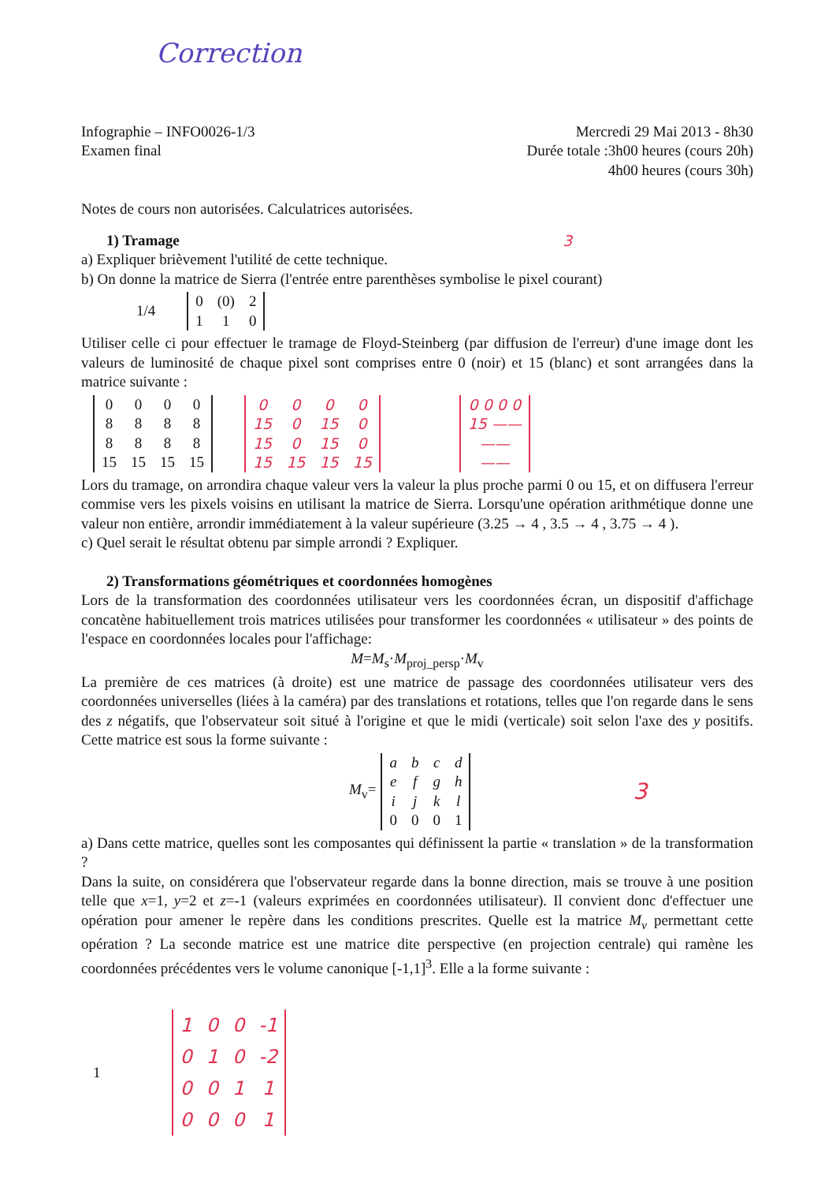Correction
Infographie – INFO0026-1/3
Examen final
Mercredi 29 Mai 2013 - 8h30
Durée totale :3h00 heures (cours 20h)
4h00 heures (cours 30h)
Notes de cours non autorisées. Calculatrices autorisées.
1) Tramage 3
a) Expliquer brièvement l'utilité de cette technique.
b) On donne la matrice de Sierra (l'entrée entre parenthèses symbolise le pixel courant)
1/4
| 0 | (0) | 2 |
| 1 | 1 | 0 |
Utiliser celle ci pour effectuer le tramage de Floyd-Steinberg (par diffusion de l'erreur) d'une image dont les valeurs de luminosité de chaque pixel sont comprises entre 0 (noir) et 15 (blanc) et sont arrangées dans la matrice suivante :
| 0 | 0 | 0 | 0 |
| 8 | 8 | 8 | 8 |
| 8 | 8 | 8 | 8 |
| 15 | 15 | 15 | 15 |
| 0 | 0 | 0 | 0 |
| 15 | 0 | 15 | 0 |
| 15 | 0 | 15 | 0 |
| 15 | 15 | 15 | 15 |
| 0 0 0 0 |
| 15 —— |
| —— |
| —— |
Lors du tramage, on arrondira chaque valeur vers la valeur la plus proche parmi 0 ou 15, et on diffusera l'erreur commise vers les pixels voisins en utilisant la matrice de Sierra. Lorsqu'une opération arithmétique donne une valeur non entière, arrondir immédiatement à la valeur supérieure (3.25 → 4 , 3.5 → 4 , 3.75 → 4 ).
c) Quel serait le résultat obtenu par simple arrondi ? Expliquer.
2) Transformations géométriques et coordonnées homogènes
Lors de la transformation des coordonnées utilisateur vers les coordonnées écran, un dispositif d'affichage concatène habituellement trois matrices utilisées pour transformer les coordonnées « utilisateur » des points de l'espace en coordonnées locales pour l'affichage:
M=M<sub>s</sub>·M<sub>proj_persp</sub>·M<sub>v</sub>
La première de ces matrices (à droite) est une matrice de passage des coordonnées utilisateur vers des coordonnées universelles (liées à la caméra) par des translations et rotations, telles que l'on regarde dans le sens des z négatifs, que l'observateur soit situé à l'origine et que le midi (verticale) soit selon l'axe des y positifs. Cette matrice est sous la forme suivante :
M<sub>v</sub>=
| a | b | c | d |
| e | f | g | h |
| i | j | k | l |
| 0 | 0 | 0 | 1 |
3
a) Dans cette matrice, quelles sont les composantes qui définissent la partie « translation » de la transformation ?
Dans la suite, on considérera que l'observateur regarde dans la bonne direction, mais se trouve à une position telle que x=1, y=2 et z=-1 (valeurs exprimées en coordonnées utilisateur). Il convient donc d'effectuer une opération pour amener le repère dans les conditions prescrites. Quelle est la matrice M<sub>v</sub> permettant cette opération ? La seconde matrice est une matrice dite perspective (en projection centrale) qui ramène les coordonnées précédentes vers le volume canonique [-1,1]<sup>3</sup>. Elle a la forme suivante :
1
| 1 | 0 | 0 | -1 |
| 0 | 1 | 0 | -2 |
| 0 | 0 | 1 | 1 |
| 0 | 0 | 0 | 1 |